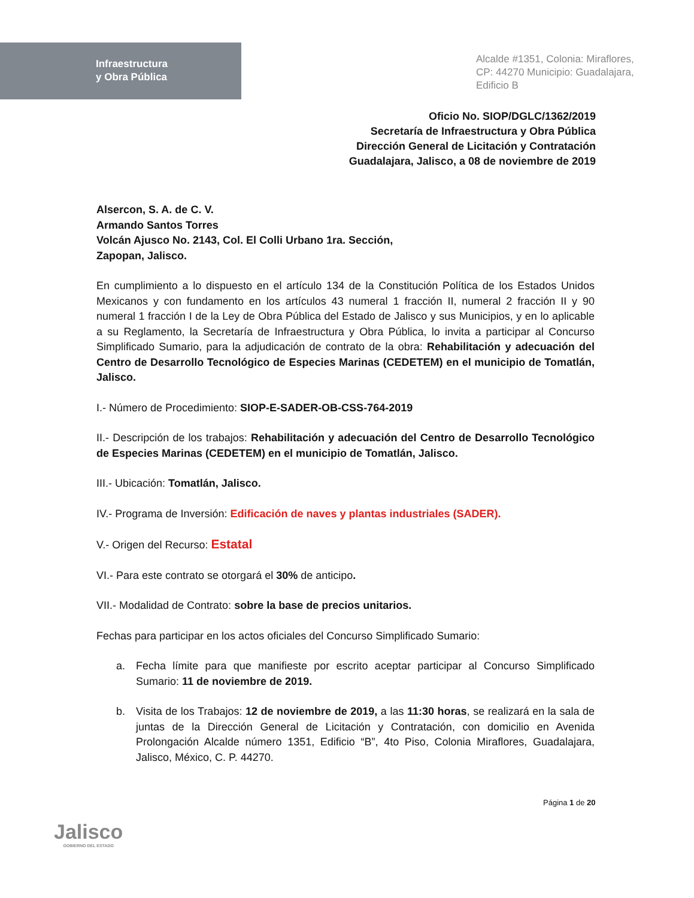Infraestructura
y Obra Pública
Alcalde #1351, Colonia: Miraflores,
CP: 44270 Municipio: Guadalajara,
Edificio B
Oficio No. SIOP/DGLC/1362/2019
Secretaría de Infraestructura y Obra Pública
Dirección General de Licitación y Contratación
Guadalajara, Jalisco, a 08 de noviembre de 2019
Alsercon, S. A. de C. V.
Armando Santos Torres
Volcán Ajusco No. 2143, Col. El Colli Urbano 1ra. Sección,
Zapopan, Jalisco.
En cumplimiento a lo dispuesto en el artículo 134 de la Constitución Política de los Estados Unidos Mexicanos y con fundamento en los artículos 43 numeral 1 fracción II, numeral 2 fracción II y 90 numeral 1 fracción I de la Ley de Obra Pública del Estado de Jalisco y sus Municipios, y en lo aplicable a su Reglamento, la Secretaría de Infraestructura y Obra Pública, lo invita a participar al Concurso Simplificado Sumario, para la adjudicación de contrato de la obra: Rehabilitación y adecuación del Centro de Desarrollo Tecnológico de Especies Marinas (CEDETEM) en el municipio de Tomatlán, Jalisco.
I.- Número de Procedimiento: SIOP-E-SADER-OB-CSS-764-2019
II.- Descripción de los trabajos: Rehabilitación y adecuación del Centro de Desarrollo Tecnológico de Especies Marinas (CEDETEM) en el municipio de Tomatlán, Jalisco.
III.- Ubicación: Tomatlán, Jalisco.
IV.- Programa de Inversión: Edificación de naves y plantas industriales (SADER).
V.- Origen del Recurso: Estatal
VI.- Para este contrato se otorgará el 30% de anticipo.
VII.- Modalidad de Contrato: sobre la base de precios unitarios.
Fechas para participar en los actos oficiales del Concurso Simplificado Sumario:
a. Fecha límite para que manifieste por escrito aceptar participar al Concurso Simplificado Sumario: 11 de noviembre de 2019.
b. Visita de los Trabajos: 12 de noviembre de 2019, a las 11:30 horas, se realizará en la sala de juntas de la Dirección General de Licitación y Contratación, con domicilio en Avenida Prolongación Alcalde número 1351, Edificio “B”, 4to Piso, Colonia Miraflores, Guadalajara, Jalisco, México, C. P. 44270.
Página 1 de 20
Jalisco
GOBIERNO DEL ESTADO